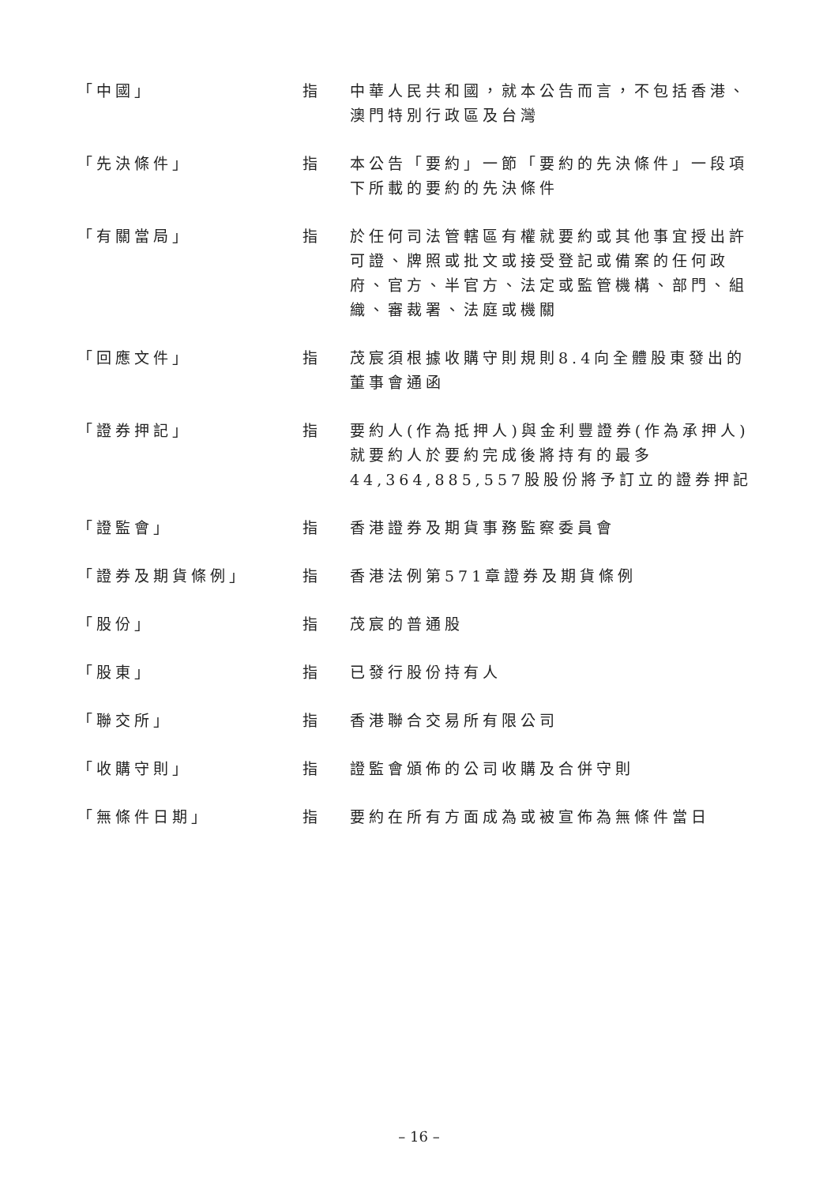| 「中國」 | 指 | 中華人民共和國，就本公告而言，不包括香港、澳門特別行政區及台灣 |
| 「先決條件」 | 指 | 本公告「要約」一節「要約的先決條件」一段項下所載的要約的先決條件 |
| 「有關當局」 | 指 | 於任何司法管轄區有權就要約或其他事宜授出許可證、牌照或批文或接受登記或備案的任何政府、官方、半官方、法定或監管機構、部門、組織、審裁署、法庭或機關 |
| 「回應文件」 | 指 | 茂宸須根據收購守則規則8.4向全體股東發出的董事會通函 |
| 「證券押記」 | 指 | 要約人(作為抵押人)與金利豐證券(作為承押人)就要約人於要約完成後將持有的最多44,364,885,557股股份將予訂立的證券押記 |
| 「證監會」 | 指 | 香港證券及期貨事務監察委員會 |
| 「證券及期貨條例」 | 指 | 香港法例第571章證券及期貨條例 |
| 「股份」 | 指 | 茂宸的普通股 |
| 「股東」 | 指 | 已發行股份持有人 |
| 「聯交所」 | 指 | 香港聯合交易所有限公司 |
| 「收購守則」 | 指 | 證監會頒佈的公司收購及合併守則 |
| 「無條件日期」 | 指 | 要約在所有方面成為或被宣佈為無條件當日 |
– 16 –